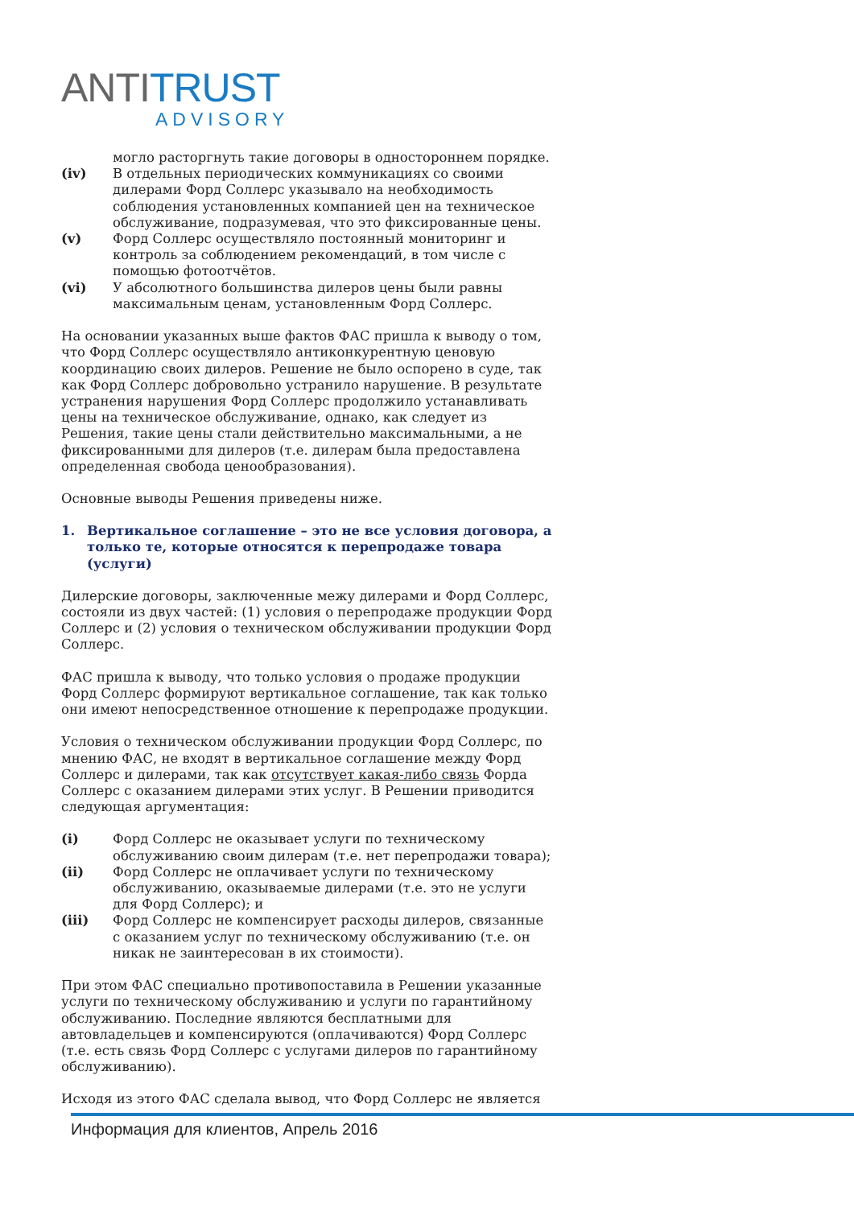ANTI TRUST
ADVISORY
могло расторгнуть такие договоры в одностороннем порядке.
(iv) В отдельных периодических коммуникациях со своими дилерами Форд Соллерс указывало на необходимость соблюдения установленных компанией цен на техническое обслуживание, подразумевая, что это фиксированные цены.
(v) Форд Соллерс осуществляло постоянный мониторинг и контроль за соблюдением рекомендаций, в том числе с помощью фотоотчётов.
(vi) У абсолютного большинства дилеров цены были равны максимальным ценам, установленным Форд Соллерс.
На основании указанных выше фактов ФАС пришла к выводу о том, что Форд Соллерс осуществляло антиконкурентную ценовую координацию своих дилеров. Решение не было оспорено в суде, так как Форд Соллерс добровольно устранило нарушение. В результате устранения нарушения Форд Соллерс продолжило устанавливать цены на техническое обслуживание, однако, как следует из Решения, такие цены стали действительно максимальными, а не фиксированными для дилеров (т.е. дилерам была предоставлена определенная свобода ценообразования).
Основные выводы Решения приведены ниже.
1. Вертикальное соглашение – это не все условия договора, а только те, которые относятся к перепродаже товара (услуги)
Дилерские договоры, заключенные межу дилерами и Форд Соллерс, состояли из двух частей: (1) условия о перепродаже продукции Форд Соллерс и (2) условия о техническом обслуживании продукции Форд Соллерс.
ФАС пришла к выводу, что только условия о продаже продукции Форд Соллерс формируют вертикальное соглашение, так как только они имеют непосредственное отношение к перепродаже продукции.
Условия о техническом обслуживании продукции Форд Соллерс, по мнению ФАС, не входят в вертикальное соглашение между Форд Соллерс и дилерами, так как отсутствует какая-либо связь Форда Соллерс с оказанием дилерами этих услуг. В Решении приводится следующая аргументация:
(i) Форд Соллерс не оказывает услуги по техническому обслуживанию своим дилерам (т.е. нет перепродажи товара);
(ii) Форд Соллерс не оплачивает услуги по техническому обслуживанию, оказываемые дилерами (т.е. это не услуги для Форд Соллерс); и
(iii) Форд Соллерс не компенсирует расходы дилеров, связанные с оказанием услуг по техническому обслуживанию (т.е. он никак не заинтересован в их стоимости).
При этом ФАС специально противопоставила в Решении указанные услуги по техническому обслуживанию и услуги по гарантийному обслуживанию. Последние являются бесплатными для автовладельцев и компенсируются (оплачиваются) Форд Соллерс (т.е. есть связь Форд Соллерс с услугами дилеров по гарантийному обслуживанию).
Исходя из этого ФАС сделала вывод, что Форд Соллерс не является
Информация для клиентов, Апрель 2016